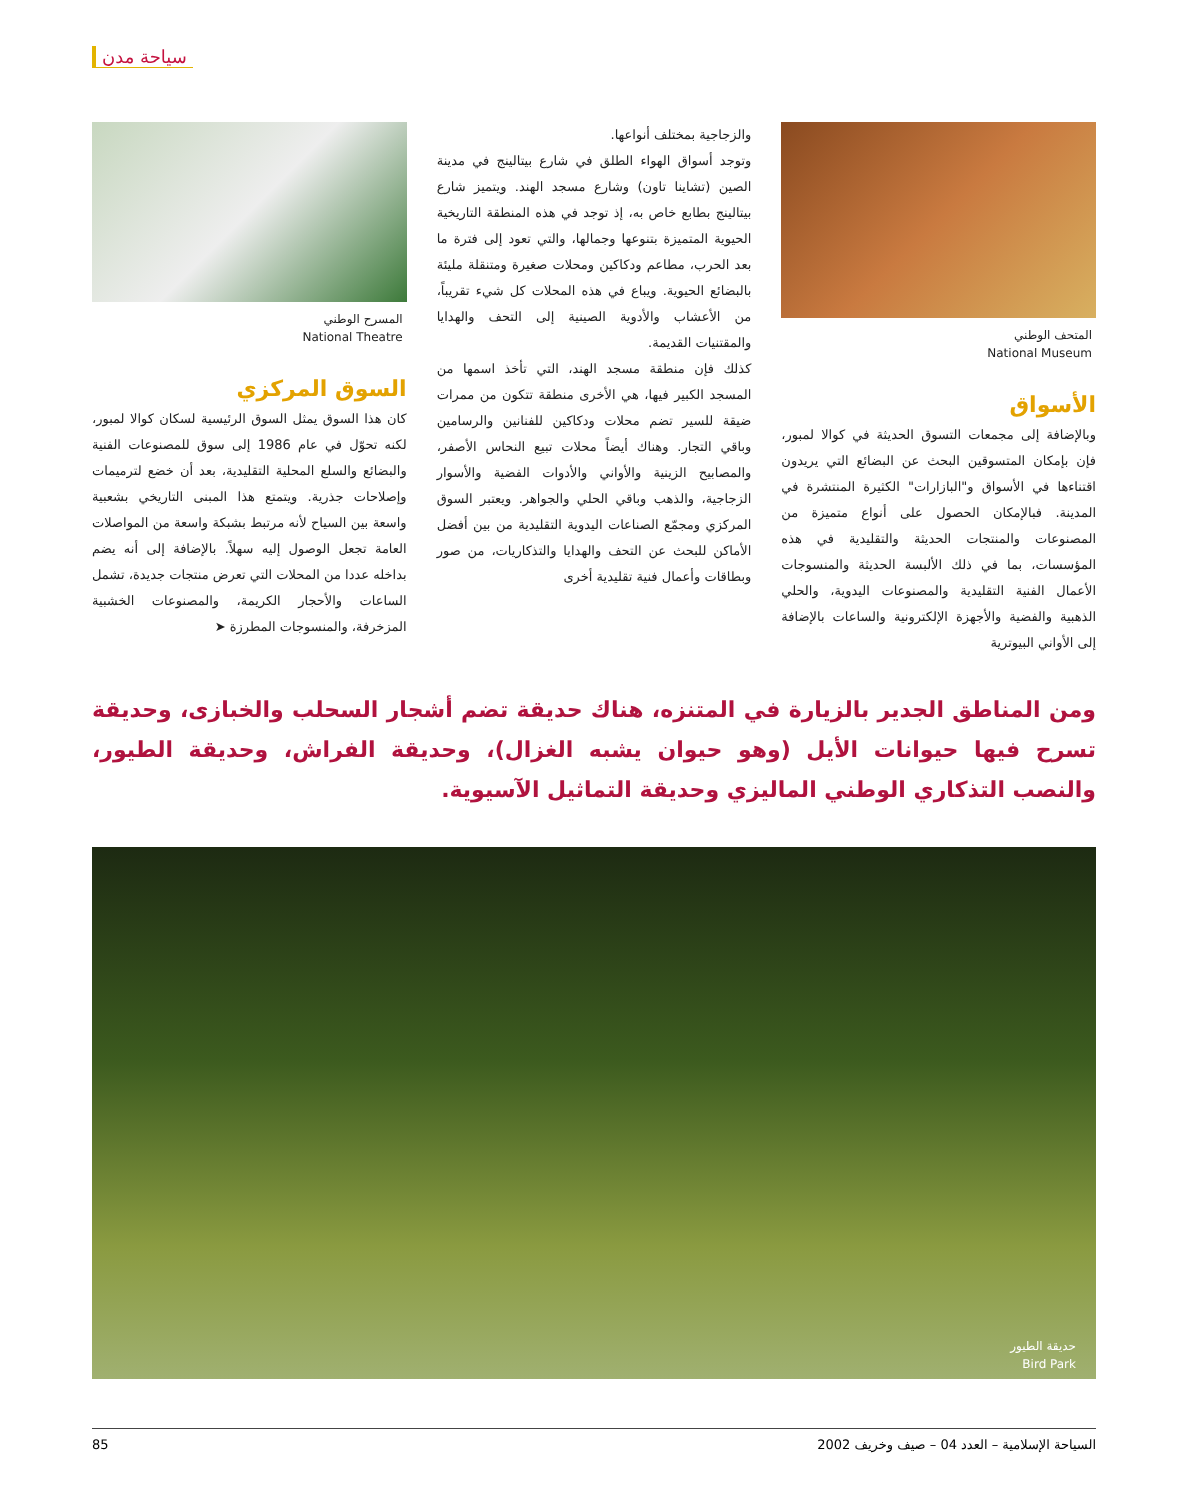سياحة مدن
المتحف الوطني
National Museum
الأسواق
وبالإضافة إلى مجمعات التسوق الحديثة في كوالا لمبور، فإن بإمكان المتسوقين البحث عن البضائع التي يريدون اقتناءها في الأسواق و"البازارات" الكثيرة المنتشرة في المدينة. فبالإمكان الحصول على أنواع متميزة من المصنوعات والمنتجات الحديثة والتقليدية في هذه المؤسسات، بما في ذلك الألبسة الحديثة والمنسوجات الأعمال الفنية التقليدية والمصنوعات اليدوية، والحلي الذهبية والفضية والأجهزة الإلكترونية والساعات بالإضافة إلى الأواني البيوترية
والزجاجية بمختلف أنواعها.
وتوجد أسواق الهواء الطلق في شارع بيتالينج في مدينة الصين (تشاينا تاون) وشارع مسجد الهند. ويتميز شارع بيتالينج بطابع خاص به، إذ توجد في هذه المنطقة التاريخية الحيوية المتميزة بتنوعها وجمالها، والتي تعود إلى فترة ما بعد الحرب، مطاعم ودكاكين ومحلات صغيرة ومتنقلة مليئة بالبضائع الحيوية. ويباع في هذه المحلات كل شيء تقريباً، من الأعشاب والأدوية الصينية إلى التحف والهدايا والمقتنيات القديمة.
كذلك فإن منطقة مسجد الهند، التي تأخذ اسمها من المسجد الكبير فيها، هي الأخرى منطقة تتكون من ممرات ضيقة للسير تضم محلات ودكاكين للفنانين والرسامين وباقي التجار. وهناك أيضاً محلات تبيع النحاس الأصفر، والمصابيح الزينية والأواني والأدوات الفضية والأسوار الزجاجية، والذهب وباقي الحلي والجواهر. ويعتبر السوق المركزي ومجمّع الصناعات اليدوية التقليدية من بين أفضل الأماكن للبحث عن التحف والهدايا والتذكاريات، من صور وبطاقات وأعمال فنية تقليدية أخرى
المسرح الوطني
National Theatre
السوق المركزي
كان هذا السوق يمثل السوق الرئيسية لسكان كوالا لمبور، لكنه تحوّل في عام 1986 إلى سوق للمصنوعات الفنية والبضائع والسلع المحلية التقليدية، بعد أن خضع لترميمات وإصلاحات جذرية. ويتمتع هذا المبنى التاريخي بشعبية واسعة بين السياح لأنه مرتبط بشبكة واسعة من المواصلات العامة تجعل الوصول إليه سهلاً. بالإضافة إلى أنه يضم بداخله عددا من المحلات التي تعرض منتجات جديدة، تشمل الساعات والأحجار الكريمة، والمصنوعات الخشبية المزخرفة، والمنسوجات المطرزة ➤
ومن المناطق الجدير بالزيارة في المتنزه، هناك حديقة تضم أشجار السحلب والخبازى، وحديقة تسرح فيها حيوانات الأيل (وهو حيوان يشبه الغزال)، وحديقة الفراش، وحديقة الطيور، والنصب التذكاري الوطني الماليزي وحديقة التماثيل الآسيوية.
حديقة الطيور
Bird Park
السياحة الإسلامية – العدد 04 – صيف وخريف 2002 85